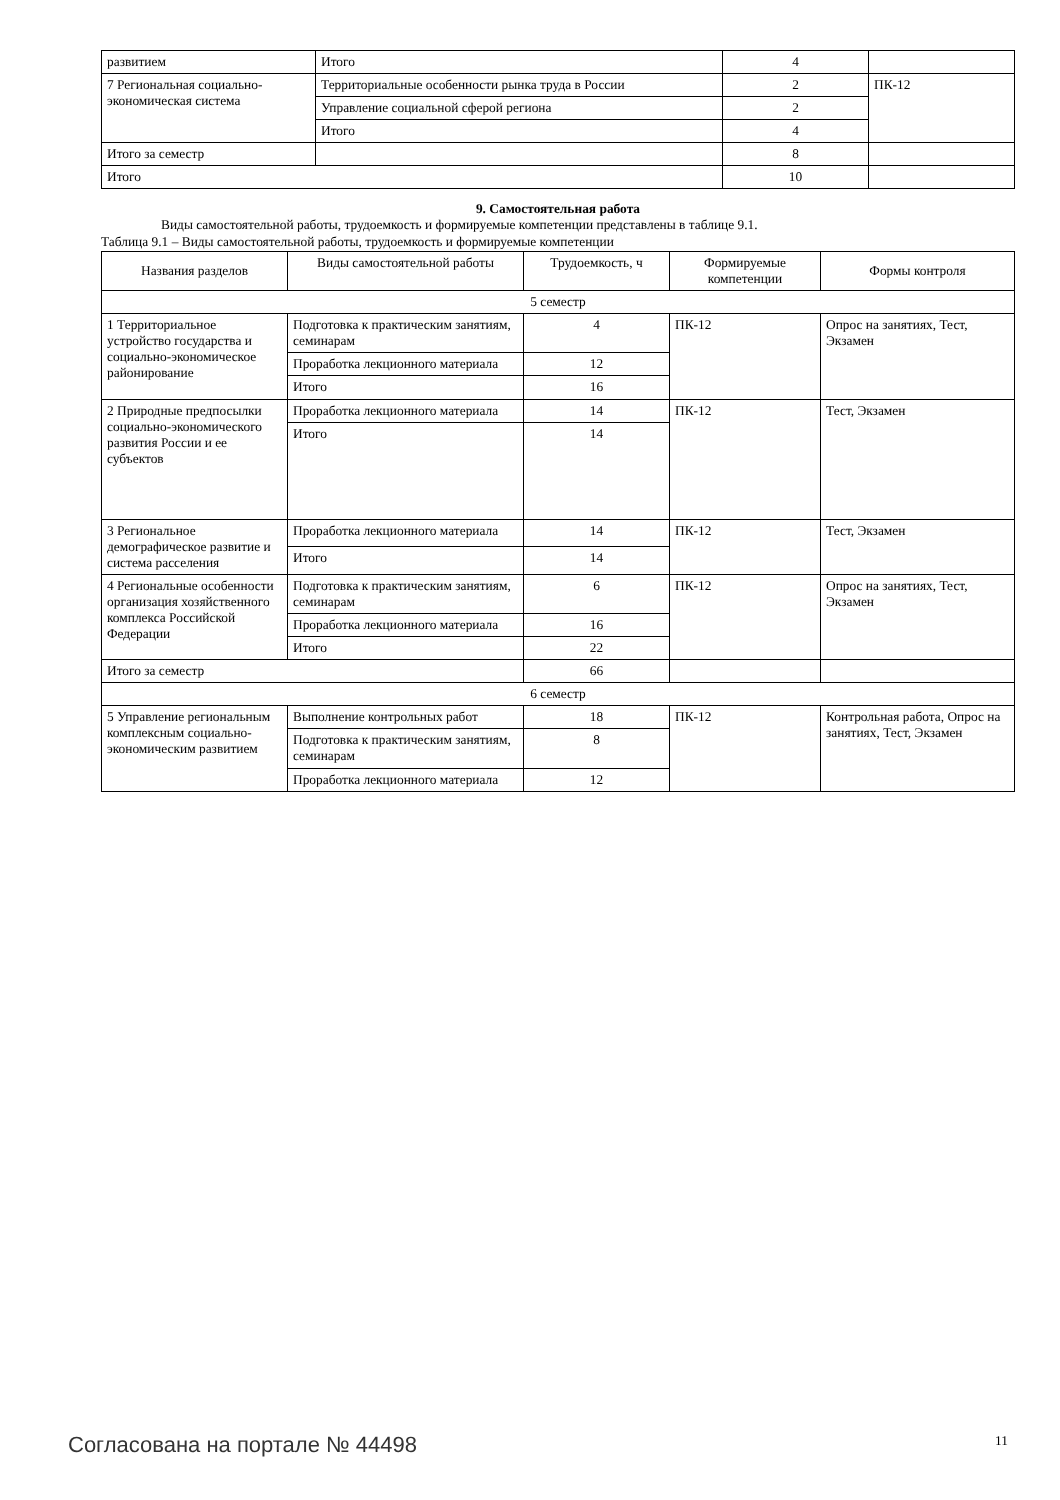| развитием | Итого | 4 | |
| 7 Региональная социально-экономическая система | Территориальные особенности рынка труда в России | 2 | ПК-12 |
| | Управление социальной сферой региона | 2 | |
| | Итого | 4 | |
| Итого за семестр | | 8 | |
| Итого | | 10 | |
9. Самостоятельная работа
Виды самостоятельной работы, трудоемкость и формируемые компетенции представлены в таблице 9.1.
Таблица 9.1 – Виды самостоятельной работы, трудоемкость и формируемые компетенции
| Названия разделов | Виды самостоятельной работы | Трудоемкость, ч | Формируемые компетенции | Формы контроля |
| --- | --- | --- | --- | --- |
| 5 семестр | | | | |
| 1 Территориальное устройство государства и социально-экономическое районирование | Подготовка к практическим занятиям, семинарам | 4 | ПК-12 | Опрос на занятиях, Тест, Экзамен |
| | Проработка лекционного материала | 12 | | |
| | Итого | 16 | | |
| 2 Природные предпосылки социально-экономического развития России и ее субъектов | Проработка лекционного материала | 14 | ПК-12 | Тест, Экзамен |
| | Итого | 14 | | |
| 3 Региональное демографическое развитие и система расселения | Проработка лекционного материала | 14 | ПК-12 | Тест, Экзамен |
| | Итого | 14 | | |
| 4 Региональные особенности организация хозяйственного комплекса Российской Федерации | Подготовка к практическим занятиям, семинарам | 6 | ПК-12 | Опрос на занятиях, Тест, Экзамен |
| | Проработка лекционного материала | 16 | | |
| | Итого | 22 | | |
| Итого за семестр | | 66 | | |
| 6 семестр | | | | |
| 5 Управление региональным комплексным социально-экономическим развитием | Выполнение контрольных работ | 18 | ПК-12 | Контрольная работа, Опрос на занятиях, Тест, Экзамен |
| | Подготовка к практическим занятиям, семинарам | 8 | | |
| | Проработка лекционного материала | 12 | | |
Согласована на портале № 44498 11